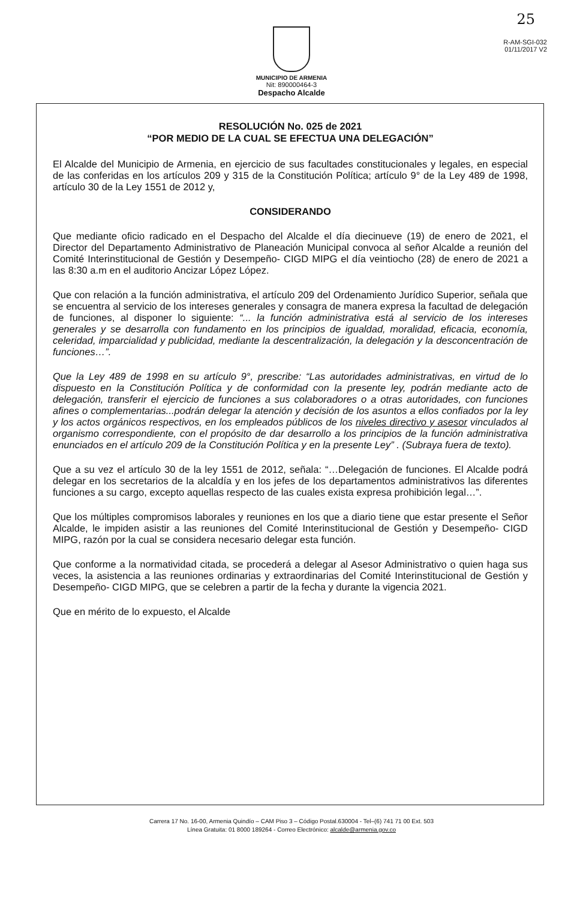25
R-AM-SGI-032
01/11/2017 V2
MUNICIPIO DE ARMENIA
Nit: 890000464-3
Despacho Alcalde
RESOLUCIÓN No. 025 de 2021
“POR MEDIO DE LA CUAL SE EFECTUA UNA DELEGACIÓN”
El Alcalde del Municipio de Armenia, en ejercicio de sus facultades constitucionales y legales, en especial de las conferidas en los artículos 209 y 315 de la Constitución Política; artículo 9° de la Ley 489 de 1998, artículo 30 de la Ley 1551 de 2012 y,
CONSIDERANDO
Que mediante oficio radicado en el Despacho del Alcalde el día diecinueve (19) de enero de 2021, el Director del Departamento Administrativo de Planeación Municipal convoca al señor Alcalde a reunión del Comité Interinstitucional de Gestión y Desempeño- CIGD MIPG el día veintiocho (28) de enero de 2021 a las 8:30 a.m en el auditorio Ancizar López López.
Que con relación a la función administrativa, el artículo 209 del Ordenamiento Jurídico Superior, señala que se encuentra al servicio de los intereses generales y consagra de manera expresa la facultad de delegación de funciones, al disponer lo siguiente: “... la función administrativa está al servicio de los intereses generales y se desarrolla con fundamento en los principios de igualdad, moralidad, eficacia, economía, celeridad, imparcialidad y publicidad, mediante la descentralización, la delegación y la desconcentración de funciones…”.
Que la Ley 489 de 1998 en su artículo 9°, prescribe: “Las autoridades administrativas, en virtud de lo dispuesto en la Constitución Política y de conformidad con la presente ley, podrán mediante acto de delegación, transferir el ejercicio de funciones a sus colaboradores o a otras autoridades, con funciones afines o complementarias...podrán delegar la atención y decisión de los asuntos a ellos confiados por la ley y los actos orgánicos respectivos, en los empleados públicos de los niveles directivo y asesor vinculados al organismo correspondiente, con el propósito de dar desarrollo a los principios de la función administrativa enunciados en el artículo 209 de la Constitución Política y en la presente Ley” . (Subraya fuera de texto).
Que a su vez el artículo 30 de la ley 1551 de 2012, señala: “…Delegación de funciones. El Alcalde podrá delegar en los secretarios de la alcaldía y en los jefes de los departamentos administrativos las diferentes funciones a su cargo, excepto aquellas respecto de las cuales exista expresa prohibición legal…”.
Que los múltiples compromisos laborales y reuniones en los que a diario tiene que estar presente el Señor Alcalde, le impiden asistir a las reuniones del Comité Interinstitucional de Gestión y Desempeño- CIGD MIPG, razón por la cual se considera necesario delegar esta función.
Que conforme a la normatividad citada, se procederá a delegar al Asesor Administrativo o quien haga sus veces, la asistencia a las reuniones ordinarias y extraordinarias del Comité Interinstitucional de Gestión y Desempeño- CIGD MIPG, que se celebren a partir de la fecha y durante la vigencia 2021.
Que en mérito de lo expuesto, el Alcalde
Carrera 17 No. 16-00, Armenia Quindío – CAM Piso 3 – Código Postal.630004 - Tel–(6) 741 71 00 Ext. 503
Línea Gratuita: 01 8000 189264 - Correo Electrónico: alcalde@armenia.gov.co